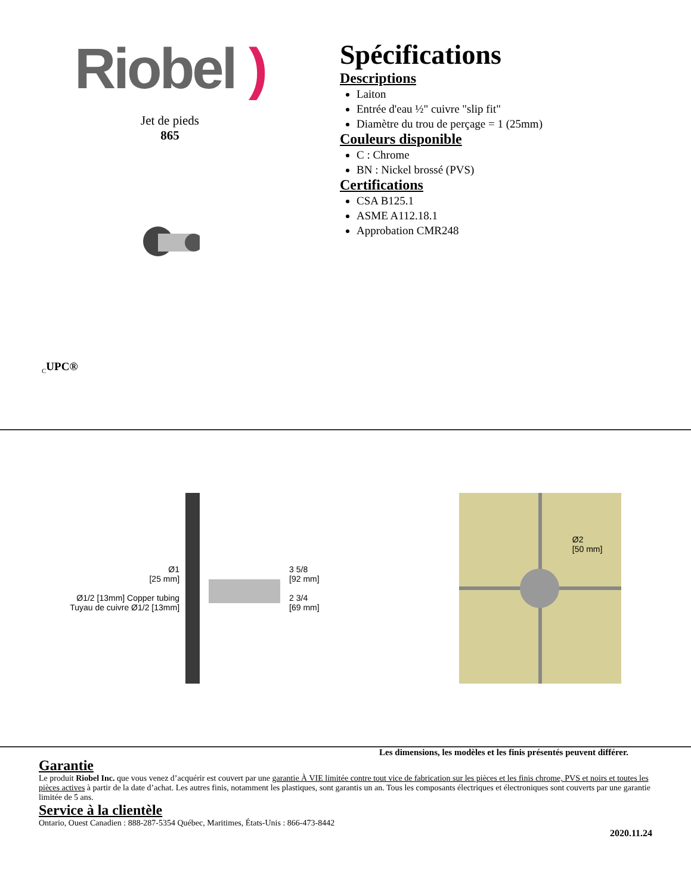Riobel )
Jet de pieds
865
<sub>C</sub>UPC®
Spécifications
Descriptions
Laiton
Entrée d'eau ½" cuivre "slip fit"
Diamètre du trou de perçage = 1 (25mm)
Couleurs disponible
C : Chrome
BN : Nickel brossé (PVS)
Certifications
CSA B125.1
ASME A112.18.1
Approbation CMR248
Ø1
[25 mm]
Ø1/2 [13mm] Copper tubing
Tuyau de cuivre Ø1/2 [13mm]
3 5/8
[92 mm]
2 3/4
[69 mm]
Ø2
[50 mm]
Les dimensions, les modèles et les finis présentés peuvent différer.
Garantie
Le produit Riobel Inc. que vous venez d’acquérir est couvert par une garantie À VIE limitée contre tout vice de fabrication sur les pièces et les finis chrome, PVS et noirs et toutes les pièces actives à partir de la date d’achat. Les autres finis, notamment les plastiques, sont garantis un an. Tous les composants électriques et électroniques sont couverts par une garantie limitée de 5 ans.
Service à la clientèle
Ontario, Ouest Canadien : 888-287-5354 Québec, Maritimes, États-Unis : 866-473-8442
2020.11.24